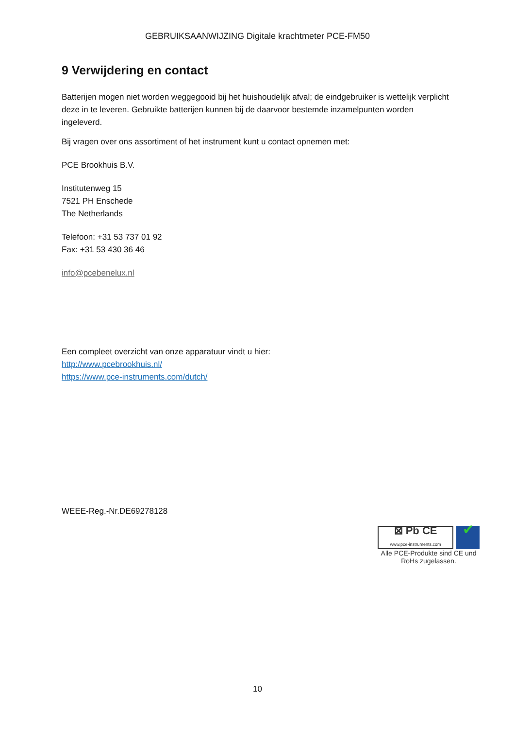GEBRUIKSAANWIJZING Digitale krachtmeter PCE-FM50
9 Verwijdering en contact
Batterijen mogen niet worden weggegooid bij het huishoudelijk afval; de eindgebruiker is wettelijk verplicht deze in te leveren. Gebruikte batterijen kunnen bij de daarvoor bestemde inzamelpunten worden ingeleverd.
Bij vragen over ons assortiment of het instrument kunt u contact opnemen met:
PCE Brookhuis B.V.
Institutenweg 15
7521 PH Enschede
The Netherlands
Telefoon: +31 53 737 01 92
Fax: +31 53 430 36 46
info@pcebenelux.nl
Een compleet overzicht van onze apparatuur vindt u hier:
http://www.pcebrookhuis.nl/
https://www.pce-instruments.com/dutch/
WEEE-Reg.-Nr.DE69278128
⊠ Pb CE
www.pce-instruments.com
✔
Alle PCE-Produkte sind CE und RoHs zugelassen.
10